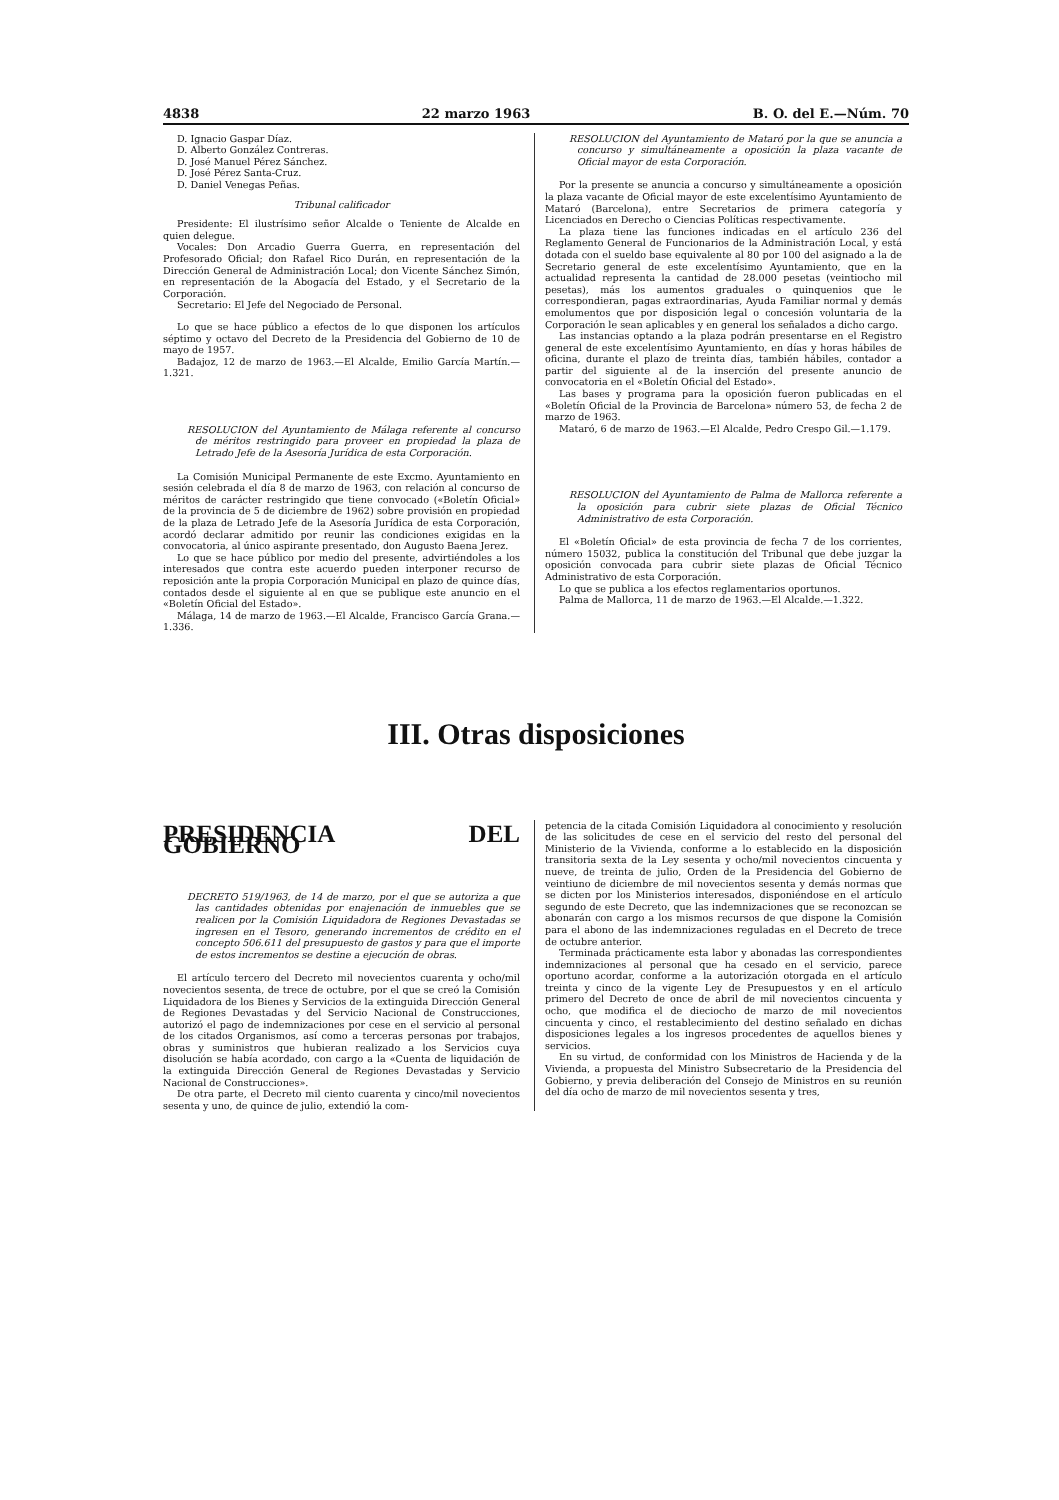4838 22 marzo 1963 B. O. del E.—Núm. 70
D. Ignacio Gaspar Díaz.
D. Alberto González Contreras.
D. José Manuel Pérez Sánchez.
D. José Pérez Santa-Cruz.
D. Daniel Venegas Peñas.
Tribunal calificador
Presidente: El ilustrísimo señor Alcalde o Teniente de Alcalde en quien delegue.
Vocales: Don Arcadio Guerra Guerra, en representación del Profesorado Oficial; don Rafael Rico Durán, en representación de la Dirección General de Administración Local; don Vicente Sánchez Simón, en representación de la Abogacía del Estado, y el Secretario de la Corporación.
Secretario: El Jefe del Negociado de Personal.
Lo que se hace público a efectos de lo que disponen los artículos séptimo y octavo del Decreto de la Presidencia del Gobierno de 10 de mayo de 1957.
Badajoz, 12 de marzo de 1963.—El Alcalde, Emilio García Martín.—1.321.
RESOLUCION del Ayuntamiento de Málaga referente al concurso de méritos restringido para proveer en propiedad la plaza de Letrado Jefe de la Asesoría Jurídica de esta Corporación.
La Comisión Municipal Permanente de este Excmo. Ayuntamiento en sesión celebrada el día 8 de marzo de 1963, con relación al concurso de méritos de carácter restringido que tiene convocado («Boletín Oficial» de la provincia de 5 de diciembre de 1962) sobre provisión en propiedad de la plaza de Letrado Jefe de la Asesoría Jurídica de esta Corporación, acordó declarar admitido por reunir las condiciones exigidas en la convocatoria, al único aspirante presentado, don Augusto Baena Jerez.
Lo que se hace público por medio del presente, advirtiéndoles a los interesados que contra este acuerdo pueden interponer recurso de reposición ante la propia Corporación Municipal en plazo de quince días, contados desde el siguiente al en que se publique este anuncio en el «Boletín Oficial del Estado».
Málaga, 14 de marzo de 1963.—El Alcalde, Francisco García Grana.—1.336.
RESOLUCION del Ayuntamiento de Mataró por la que se anuncia a concurso y simultáneamente a oposición la plaza vacante de Oficial mayor de esta Corporación.
Por la presente se anuncia a concurso y simultáneamente a oposición la plaza vacante de Oficial mayor de este excelentísimo Ayuntamiento de Mataró (Barcelona), entre Secretarios de primera categoría y Licenciados en Derecho o Ciencias Políticas respectivamente.
La plaza tiene las funciones indicadas en el artículo 236 del Reglamento General de Funcionarios de la Administración Local, y está dotada con el sueldo base equivalente al 80 por 100 del asignado a la de Secretario general de este excelentísimo Ayuntamiento, que en la actualidad representa la cantidad de 28.000 pesetas (veintiocho mil pesetas), más los aumentos graduales o quinquenios que le correspondieran, pagas extraordinarias, Ayuda Familiar normal y demás emolumentos que por disposición legal o concesión voluntaria de la Corporación le sean aplicables y en general los señalados a dicho cargo.
Las instancias optando a la plaza podrán presentarse en el Registro general de este excelentísimo Ayuntamiento, en días y horas hábiles de oficina, durante el plazo de treinta días, también hábiles, contador a partir del siguiente al de la inserción del presente anuncio de convocatoria en el «Boletín Oficial del Estado».
Las bases y programa para la oposición fueron publicadas en el «Boletín Oficial de la Provincia de Barcelona» número 53, de fecha 2 de marzo de 1963.
Mataró, 6 de marzo de 1963.—El Alcalde, Pedro Crespo Gil.—1.179.
RESOLUCION del Ayuntamiento de Palma de Mallorca referente a la oposición para cubrir siete plazas de Oficial Técnico Administrativo de esta Corporación.
El «Boletín Oficial» de esta provincia de fecha 7 de los corrientes, número 15032, publica la constitución del Tribunal que debe juzgar la oposición convocada para cubrir siete plazas de Oficial Técnico Administrativo de esta Corporación.
Lo que se publica a los efectos reglamentarios oportunos.
Palma de Mallorca, 11 de marzo de 1963.—El Alcalde.—1.322.
III. Otras disposiciones
PRESIDENCIA DEL GOBIERNO
DECRETO 519/1963, de 14 de marzo, por el que se autoriza a que las cantidades obtenidas por enajenación de inmuebles que se realicen por la Comisión Liquidadora de Regiones Devastadas se ingresen en el Tesoro, generando incrementos de crédito en el concepto 506.611 del presupuesto de gastos y para que el importe de estos incrementos se destine a ejecución de obras.
El artículo tercero del Decreto mil novecientos cuarenta y ocho/mil novecientos sesenta, de trece de octubre, por el que se creó la Comisión Liquidadora de los Bienes y Servicios de la extinguida Dirección General de Regiones Devastadas y del Servicio Nacional de Construcciones, autorizó el pago de indemnizaciones por cese en el servicio al personal de los citados Organismos, así como a terceras personas por trabajos, obras y suministros que hubieran realizado a los Servicios cuya disolución se había acordado, con cargo a la «Cuenta de liquidación de la extinguida Dirección General de Regiones Devastadas y Servicio Nacional de Construcciones».
De otra parte, el Decreto mil ciento cuarenta y cinco/mil novecientos sesenta y uno, de quince de julio, extendió la com-
petencia de la citada Comisión Liquidadora al conocimiento y resolución de las solicitudes de cese en el servicio del resto del personal del Ministerio de la Vivienda, conforme a lo establecido en la disposición transitoria sexta de la Ley sesenta y ocho/mil novecientos cincuenta y nueve, de treinta de julio, Orden de la Presidencia del Gobierno de veintiuno de diciembre de mil novecientos sesenta y demás normas que se dicten por los Ministerios interesados, disponiéndose en el artículo segundo de este Decreto, que las indemnizaciones que se reconozcan se abonarán con cargo a los mismos recursos de que dispone la Comisión para el abono de las indemnizaciones reguladas en el Decreto de trece de octubre anterior.
Terminada prácticamente esta labor y abonadas las correspondientes indemnizaciones al personal que ha cesado en el servicio, parece oportuno acordar, conforme a la autorización otorgada en el artículo treinta y cinco de la vigente Ley de Presupuestos y en el artículo primero del Decreto de once de abril de mil novecientos cincuenta y ocho, que modifica el de dieciocho de marzo de mil novecientos cincuenta y cinco, el restablecimiento del destino señalado en dichas disposiciones legales a los ingresos procedentes de aquellos bienes y servicios.
En su virtud, de conformidad con los Ministros de Hacienda y de la Vivienda, a propuesta del Ministro Subsecretario de la Presidencia del Gobierno, y previa deliberación del Consejo de Ministros en su reunión del día ocho de marzo de mil novecientos sesenta y tres,